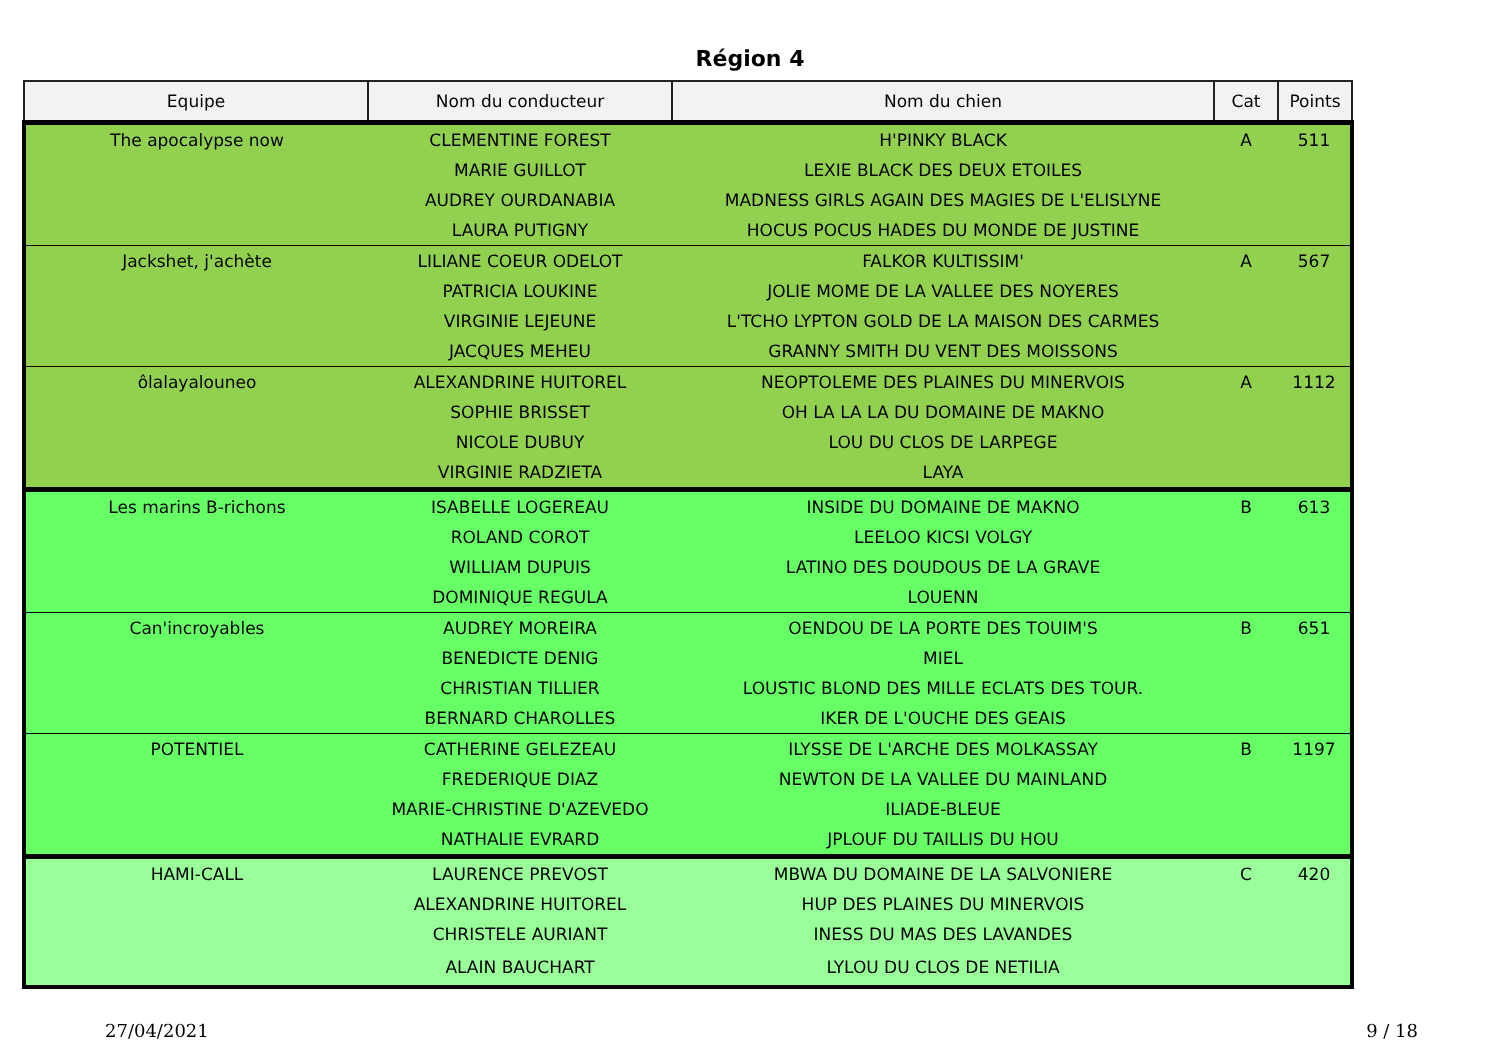Région 4
| Equipe | Nom du conducteur | Nom du chien | Cat | Points |
| --- | --- | --- | --- | --- |
| The apocalypse now | CLEMENTINE FOREST | H'PINKY BLACK | A | 511 |
| | MARIE GUILLOT | LEXIE BLACK DES DEUX ETOILES | | |
| | AUDREY OURDANABIA | MADNESS GIRLS AGAIN DES MAGIES DE L'ELISLYNE | | |
| | LAURA PUTIGNY | HOCUS POCUS HADES DU MONDE DE JUSTINE | | |
| Jackshet, j'achète | LILIANE COEUR ODELOT | FALKOR KULTISSIM' | A | 567 |
| | PATRICIA LOUKINE | JOLIE MOME DE LA VALLEE DES NOYERES | | |
| | VIRGINIE LEJEUNE | L'TCHO LYPTON GOLD DE LA MAISON DES CARMES | | |
| | JACQUES MEHEU | GRANNY SMITH DU VENT DES MOISSONS | | |
| ôlalayalouneo | ALEXANDRINE HUITOREL | NEOPTOLEME DES PLAINES DU MINERVOIS | A | 1112 |
| | SOPHIE BRISSET | OH LA LA LA DU DOMAINE DE MAKNO | | |
| | NICOLE DUBUY | LOU DU CLOS DE LARPEGE | | |
| | VIRGINIE RADZIETA | LAYA | | |
| Les marins B-richons | ISABELLE LOGEREAU | INSIDE DU DOMAINE DE MAKNO | B | 613 |
| | ROLAND COROT | LEELOO KICSI VOLGY | | |
| | WILLIAM DUPUIS | LATINO DES DOUDOUS DE LA GRAVE | | |
| | DOMINIQUE REGULA | LOUENN | | |
| Can'incroyables | AUDREY MOREIRA | OENDOU DE LA PORTE DES TOUIM'S | B | 651 |
| | BENEDICTE DENIG | MIEL | | |
| | CHRISTIAN TILLIER | LOUSTIC BLOND DES MILLE ECLATS DES TOUR. | | |
| | BERNARD CHAROLLES | IKER DE L'OUCHE DES GEAIS | | |
| POTENTIEL | CATHERINE GELEZEAU | ILYSSE DE L'ARCHE DES MOLKASSAY | B | 1197 |
| | FREDERIQUE DIAZ | NEWTON DE LA VALLEE DU MAINLAND | | |
| | MARIE-CHRISTINE D'AZEVEDO | ILIADE-BLEUE | | |
| | NATHALIE EVRARD | JPLOUF DU TAILLIS DU HOU | | |
| HAMI-CALL | LAURENCE PREVOST | MBWA DU DOMAINE DE LA SALVONIERE | C | 420 |
| | ALEXANDRINE HUITOREL | HUP DES PLAINES DU MINERVOIS | | |
| | CHRISTELE AURIANT | INESS DU MAS DES LAVANDES | | |
| | ALAIN BAUCHART | LYLOU DU CLOS DE NETILIA | | |
27/04/2021 9 / 18